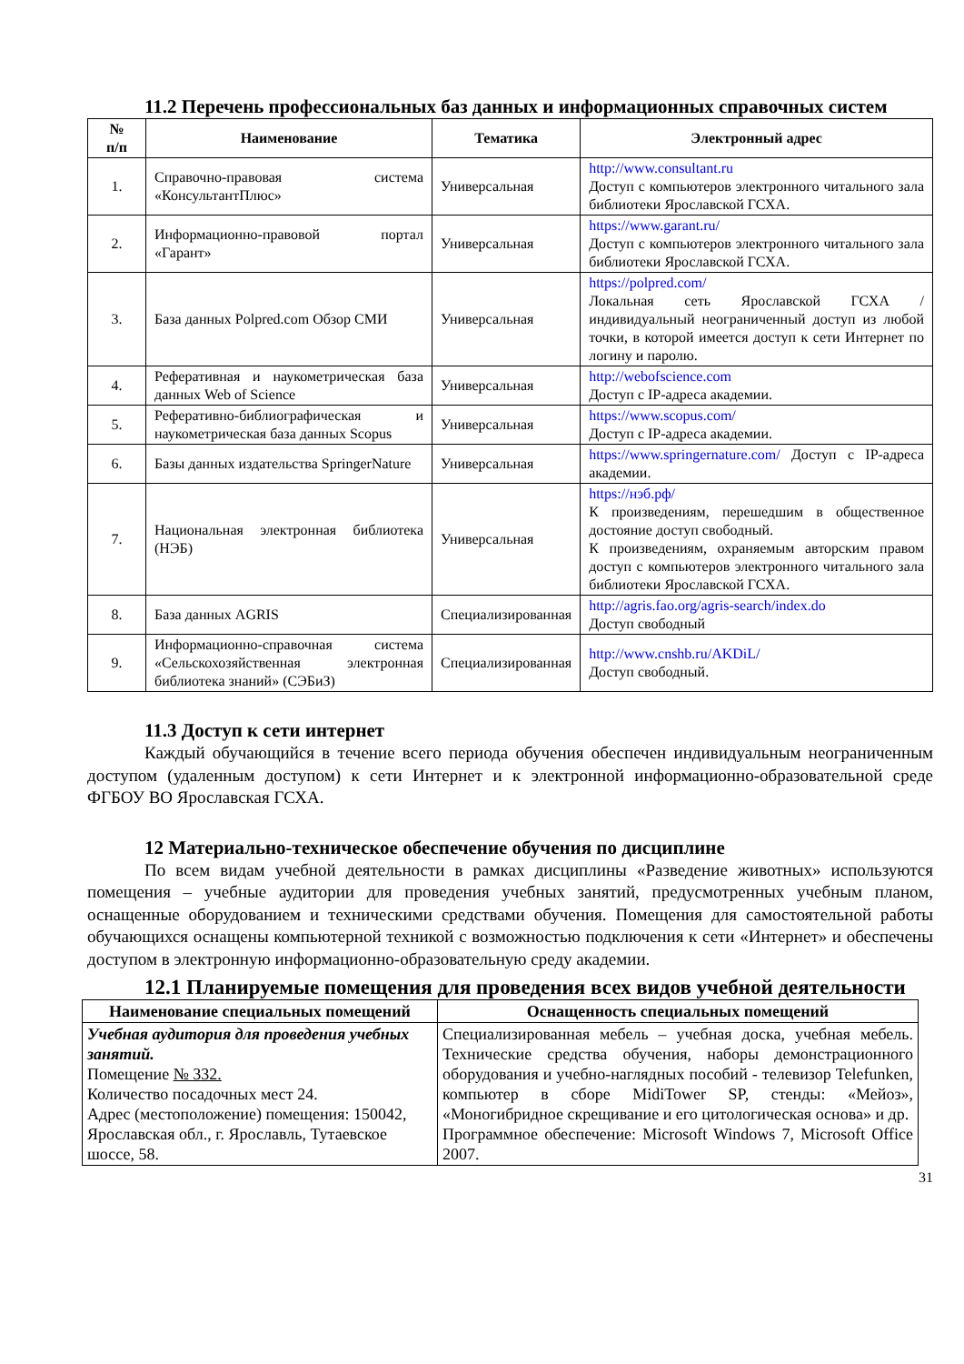11.2 Перечень профессиональных баз данных и информационных справочных систем
| № п/п | Наименование | Тематика | Электронный адрес |
| --- | --- | --- | --- |
| 1. | Справочно-правовая система «КонсультантПлюс» | Универсальная | http://www.consultant.ru Доступ с компьютеров электронного читального зала библиотеки Ярославской ГСХА. |
| 2. | Информационно-правовой портал «Гарант» | Универсальная | https://www.garant.ru/ Доступ с компьютеров электронного читального зала библиотеки Ярославской ГСХА. |
| 3. | База данных Polpred.com Обзор СМИ | Универсальная | https://polpred.com/ Локальная сеть Ярославской ГСХА / индивидуальный неограниченный доступ из любой точки, в которой имеется доступ к сети Интернет по логину и паролю. |
| 4. | Реферативная и наукометрическая база данных Web of Science | Универсальная | http://webofscience.com Доступ с IP-адреса академии. |
| 5. | Реферативно-библиографическая и наукометрическая база данных Scopus | Универсальная | https://www.scopus.com/ Доступ с IP-адреса академии. |
| 6. | Базы данных издательства SpringerNature | Универсальная | https://www.springernature.com/ Доступ с IP-адреса академии. |
| 7. | Национальная электронная библиотека (НЭБ) | Универсальная | https://нэб.рф/ К произведениям, перешедшим в общественное достояние доступ свободный. К произведениям, охраняемым авторским правом доступ с компьютеров электронного читального зала библиотеки Ярославской ГСХА. |
| 8. | База данных AGRIS | Специализированная | http://agris.fao.org/agris-search/index.do Доступ свободный |
| 9. | Информационно-справочная система «Сельскохозяйственная электронная библиотека знаний» (СЭБиЗ) | Специализированная | http://www.cnshb.ru/AKDiL/ Доступ свободный. |
11.3 Доступ к сети интернет
Каждый обучающийся в течение всего периода обучения обеспечен индивидуальным неограниченным доступом (удаленным доступом) к сети Интернет и к электронной информационно-образовательной среде ФГБОУ ВО Ярославская ГСХА.
12 Материально-техническое обеспечение обучения по дисциплине
По всем видам учебной деятельности в рамках дисциплины «Разведение животных» используются помещения – учебные аудитории для проведения учебных занятий, предусмотренных учебным планом, оснащенные оборудованием и техническими средствами обучения. Помещения для самостоятельной работы обучающихся оснащены компьютерной техникой с возможностью подключения к сети «Интернет» и обеспечены доступом в электронную информационно-образовательную среду академии.
12.1 Планируемые помещения для проведения всех видов учебной деятельности
| Наименование специальных помещений | Оснащенность специальных помещений |
| --- | --- |
| Учебная аудитория для проведения учебных занятий. Помещение № 332. Количество посадочных мест 24. Адрес (местоположение) помещения: 150042, Ярославская обл., г. Ярославль, Тутаевское шоссе, 58. | Специализированная мебель – учебная доска, учебная мебель. Технические средства обучения, наборы демонстрационного оборудования и учебно-наглядных пособий - телевизор Telefunken, компьютер в сборе MidiTower SP, стенды: «Мейоз», «Моногибридное скрещивание и его цитологическая основа» и др. Программное обеспечение: Microsoft Windows 7, Microsoft Office 2007. |
31